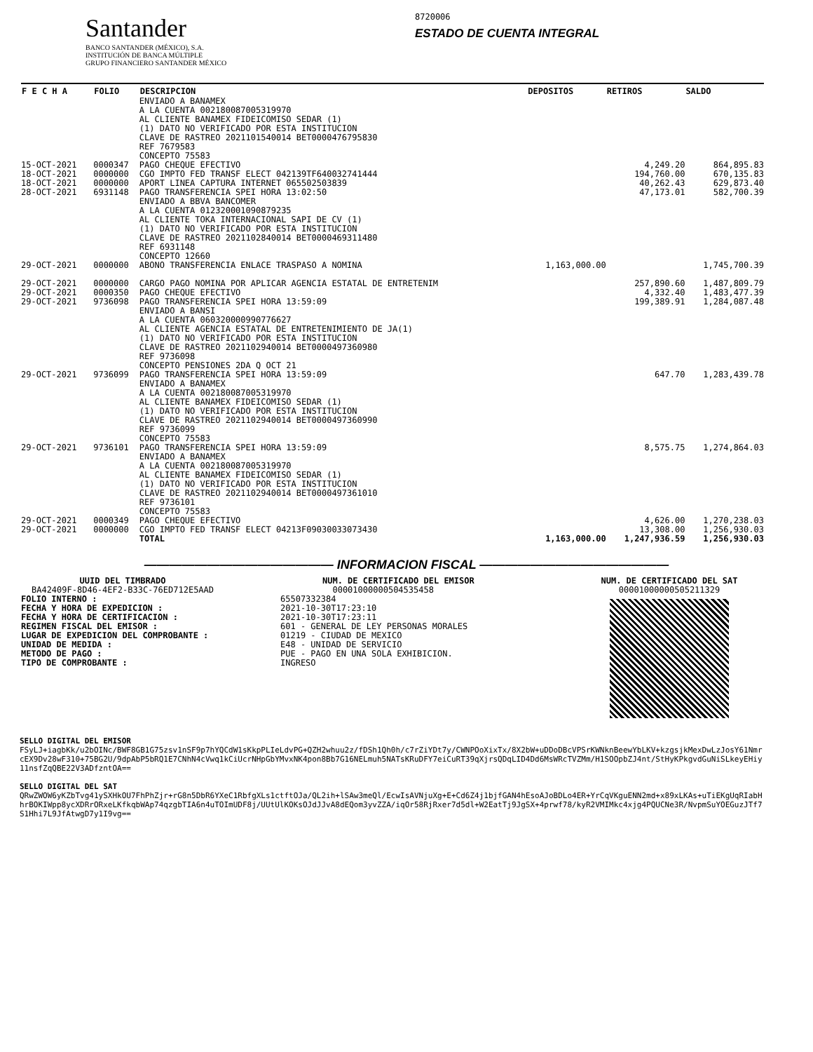Santander
BANCO SANTANDER (MÉXICO), S.A.
INSTITUCIÓN DE BANCA MÚLTIPLE
GRUPO FINANCIERO SANTANDER MÉXICO
8720006
ESTADO DE CUENTA INTEGRAL
| F E C H A | FOLIO | DESCRIPCION | DEPOSITOS | RETIROS | SALDO |
| --- | --- | --- | --- | --- | --- |
| | | ENVIADO A BANAMEX A LA CUENTA 002180087005319970 AL CLIENTE BANAMEX FIDEICOMISO SEDAR (1) (1) DATO NO VERIFICADO POR ESTA INSTITUCION CLAVE DE RASTREO 2021101540014 BET0000476795830 REF 7679583 CONCEPTO 75583 | | | |
| 15-OCT-2021 | 0000347 | PAGO CHEQUE EFECTIVO | | 4,249.20 | 864,895.83 |
| 18-OCT-2021 | 0000000 | CGO IMPTO FED TRANSF ELECT 042139TF640032741444 | | 194,760.00 | 670,135.83 |
| 18-OCT-2021 | 0000000 | APORT LINEA CAPTURA INTERNET 065502503839 | | 40,262.43 | 629,873.40 |
| 28-OCT-2021 | 6931148 | PAGO TRANSFERENCIA SPEI HORA 13:02:50 ENVIADO A BBVA BANCOMER A LA CUENTA 012320001090879235 AL CLIENTE TOKA INTERNACIONAL SAPI DE CV (1) (1) DATO NO VERIFICADO POR ESTA INSTITUCION CLAVE DE RASTREO 2021102840014 BET0000469311480 REF 6931148 CONCEPTO 12660 | | 47,173.01 | 582,700.39 |
| 29-OCT-2021 | 0000000 | ABONO TRANSFERENCIA ENLACE TRASPASO A NOMINA | 1,163,000.00 | | 1,745,700.39 |
| 29-OCT-2021 | 0000000 | CARGO PAGO NOMINA POR APLICAR AGENCIA ESTATAL DE ENTRETENIM | | 257,890.60 | 1,487,809.79 |
| 29-OCT-2021 | 0000350 | PAGO CHEQUE EFECTIVO | | 4,332.40 | 1,483,477.39 |
| 29-OCT-2021 | 9736098 | PAGO TRANSFERENCIA SPEI HORA 13:59:09 ENVIADO A BANSI A LA CUENTA 060320000990776627 AL CLIENTE AGENCIA ESTATAL DE ENTRETENIMIENTO DE JA(1) (1) DATO NO VERIFICADO POR ESTA INSTITUCION CLAVE DE RASTREO 2021102940014 BET0000497360980 REF 9736098 CONCEPTO PENSIONES 2DA Q OCT 21 | | 199,389.91 | 1,284,087.48 |
| 29-OCT-2021 | 9736099 | PAGO TRANSFERENCIA SPEI HORA 13:59:09 ENVIADO A BANAMEX A LA CUENTA 002180087005319970 AL CLIENTE BANAMEX FIDEICOMISO SEDAR (1) (1) DATO NO VERIFICADO POR ESTA INSTITUCION CLAVE DE RASTREO 2021102940014 BET0000497360990 REF 9736099 CONCEPTO 75583 | | 647.70 | 1,283,439.78 |
| 29-OCT-2021 | 9736101 | PAGO TRANSFERENCIA SPEI HORA 13:59:09 ENVIADO A BANAMEX A LA CUENTA 002180087005319970 AL CLIENTE BANAMEX FIDEICOMISO SEDAR (1) (1) DATO NO VERIFICADO POR ESTA INSTITUCION CLAVE DE RASTREO 2021102940014 BET0000497361010 REF 9736101 CONCEPTO 75583 | | 8,575.75 | 1,274,864.03 |
| 29-OCT-2021 | 0000349 | PAGO CHEQUE EFECTIVO | | 4,626.00 | 1,270,238.03 |
| 29-OCT-2021 | 0000000 | CGO IMPTO FED TRANSF ELECT 04213F09030033073430 | | 13,308.00 | 1,256,930.03 |
| | | TOTAL | 1,163,000.00 | 1,247,936.59 | 1,256,930.03 |
——————————————— INFORMACION FISCAL ———————————————
UUID DEL TIMBRADO
BA42409F-8D46-4EF2-B33C-76ED712E5AAD
FOLIO INTERNO :
FECHA Y HORA DE EXPEDICION :
FECHA Y HORA DE CERTIFICACION :
REGIMEN FISCAL DEL EMISOR :
LUGAR DE EXPEDICION DEL COMPROBANTE :
UNIDAD DE MEDIDA :
METODO DE PAGO :
TIPO DE COMPROBANTE :
NUM. DE CERTIFICADO DEL EMISOR
00001000000504535458
65507332384
2021-10-30T17:23:10
2021-10-30T17:23:11
601 - GENERAL DE LEY PERSONAS MORALES
01219 - CIUDAD DE MEXICO
E48 - UNIDAD DE SERVICIO
PUE - PAGO EN UNA SOLA EXHIBICION.
INGRESO
NUM. DE CERTIFICADO DEL SAT
00001000000505211329
SELLO DIGITAL DEL EMISOR
FSyLJ+iagbKk/u2bOINc/BWF8GB1G75zsv1nSF9p7hYQCdW1sKkpPLIeLdvPG+QZH2whuu2z/fDSh1Qh0h/c7rZiYDt7y/CWNPOoXixTx/8X2bW+uDDoDBcVPSrKWNknBeewYbLKV+kzgsjkMexDwLzJosY61NmrcEX9Dv28wF310+75BG2U/9dpAbP5bRQ1E7CNhN4cVwq1kCiUcrNHpGbYMvxNK4pon8Bb7G16NELmuh5NATsKRuDFY7eiCuRT39qXjrsQDqLID4Dd6MsWRcTVZMm/H1SOOpbZJ4nt/StHyKPkgvdGuNiSLkeyEHiy11nsfZqQBE22V3ADfzntOA==
SELLO DIGITAL DEL SAT
QRwZWOW6yKZbTvg41ySXHkOU7FhPhZjr+rG8n5DbR6YXeC1RbfgXLs1ctftOJa/QL2ih+lSAw3meQl/EcwIsAVNjuXg+E+Cd6Z4j1bjfGAN4hEsoAJoBDLo4ER+YrCqVKguENN2md+x89xLKAs+uTiEKgUqRIabHhrBOKIWpp8ycXDRrORxeLKfkqbWAp74qzgbTIA6n4uTOImUDF8j/UUtUlKOKsOJdJJvA8dEQom3yvZZA/iqOr58RjRxer7d5dl+W2EatTj9JgSX+4prwf78/kyR2VMIMkc4xjg4PQUCNe3R/NvpmSuYOEGuzJTf7S1Hhi7L9JfAtwgD7y1I9vg==